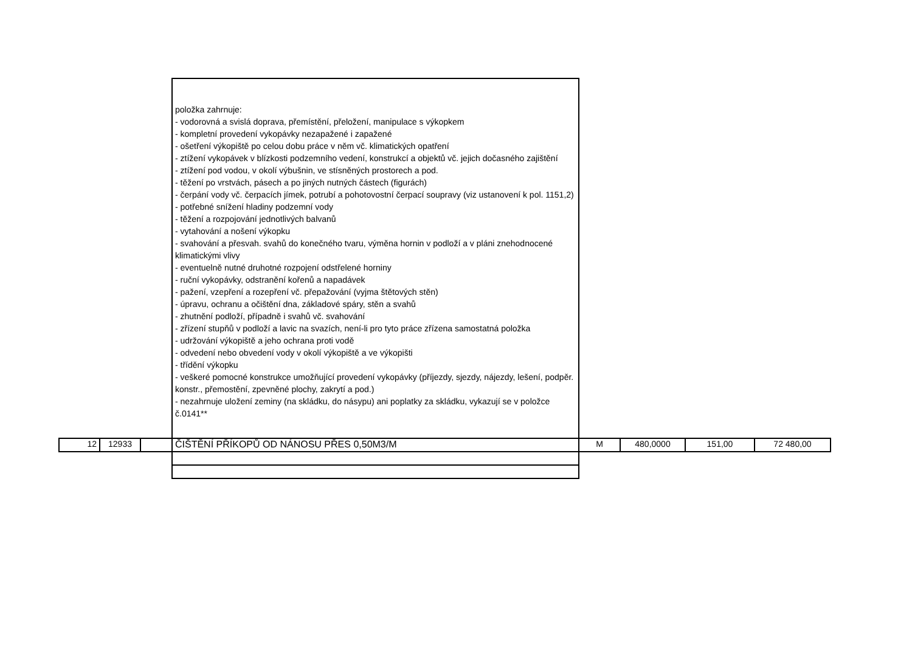| | | | položka zahrnuje: - vodorovná a svislá doprava, přemístění, přeložení, manipulace s výkopkem - kompletní provedení vykopávky nezapažené i zapažené - ošetření výkopiště po celou dobu práce v něm vč. klimatických opatření - ztížení vykopávek v blízkosti podzemního vedení, konstrukcí a objektů vč. jejich dočasného zajištění - ztížení pod vodou, v okolí výbušnin, ve stísněných prostorech a pod. - těžení po vrstvách, pásech a po jiných nutných částech (figurách) - čerpání vody vč. čerpacích jímek, potrubí a pohotovostní čerpací soupravy (viz ustanovení k pol. 1151,2) - potřebné snížení hladiny podzemní vody - těžení a rozpojování jednotlivých balvanů - vytahování a nošení výkopku - svahování a přesvah. svahů do konečného tvaru, výměna hornin v podloží a v pláni znehodnocené klimatickými vlivy - eventuelně nutné druhotné rozpojení odstřelené horniny - ruční vykopávky, odstranění kořenů a napadávek - pažení, vzepření a rozepření vč. přepažování (vyjma štětových stěn) - úpravu, ochranu a očištění dna, základové spáry, stěn a svahů - zhutnění podloží, případně i svahů vč. svahování - zřízení stupňů v podloží a lavic na svazích, není-li pro tyto práce zřízena samostatná položka - udržování výkopiště a jeho ochrana proti vodě - odvedení nebo obvedení vody v okolí výkopiště a ve výkopišti - třídění výkopku - veškeré pomocné konstrukce umožňující provedení vykopávky (příjezdy, sjezdy, nájezdy, lešení, podpěr. konstr., přemostění, zpevněné plochy, zakrytí a pod.) - nezahrnuje uložení zeminy (na skládku, do násypu) ani poplatky za skládku, vykazují se v položce č.0141** | | | | |
| 12 | 12933 | | ČIŠTĚNÍ PŘÍKOPŮ OD NÁNOSU PŘES 0,50M3/M | M | 480,0000 | 151,00 | 72 480,00 |